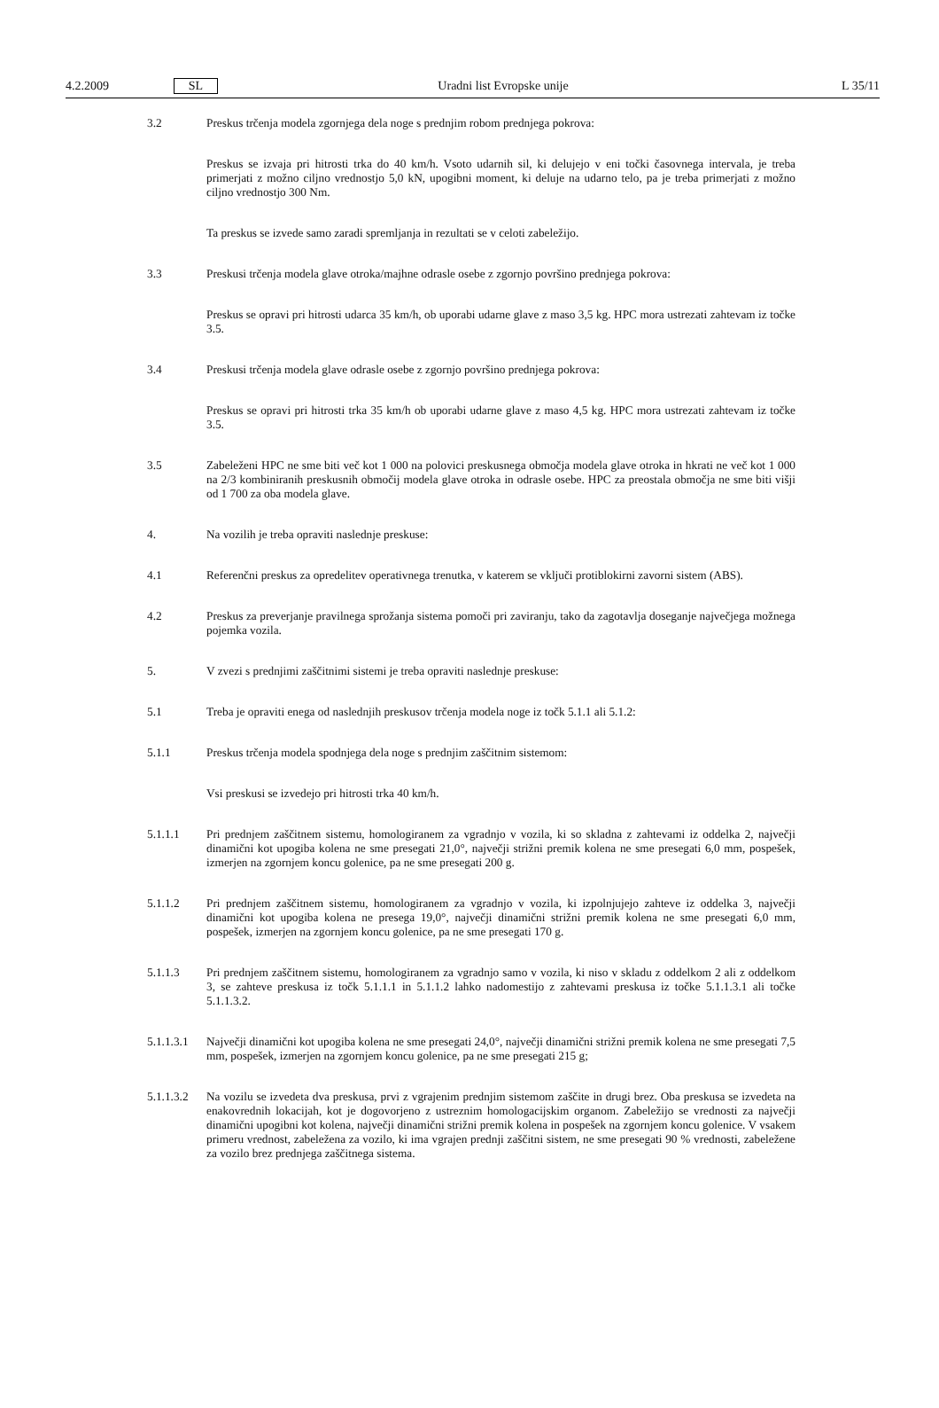4.2.2009 SL Uradni list Evropske unije L 35/11
3.2 Preskus trčenja modela zgornjega dela noge s prednjim robom prednjega pokrova:
Preskus se izvaja pri hitrosti trka do 40 km/h. Vsoto udarnih sil, ki delujejo v eni točki časovnega intervala, je treba primerjati z možno ciljno vrednostjo 5,0 kN, upogibni moment, ki deluje na udarno telo, pa je treba primerjati z možno ciljno vrednostjo 300 Nm.
Ta preskus se izvede samo zaradi spremljanja in rezultati se v celoti zabeležijo.
3.3 Preskusi trčenja modela glave otroka/majhne odrasle osebe z zgornjo površino prednjega pokrova:
Preskus se opravi pri hitrosti udarca 35 km/h, ob uporabi udarne glave z maso 3,5 kg. HPC mora ustrezati zahtevam iz točke 3.5.
3.4 Preskusi trčenja modela glave odrasle osebe z zgornjo površino prednjega pokrova:
Preskus se opravi pri hitrosti trka 35 km/h ob uporabi udarne glave z maso 4,5 kg. HPC mora ustrezati zahtevam iz točke 3.5.
3.5 Zabeleženi HPC ne sme biti več kot 1 000 na polovici preskusnega območja modela glave otroka in hkrati ne več kot 1 000 na 2/3 kombiniranih preskusnih območij modela glave otroka in odrasle osebe. HPC za preostala območja ne sme biti višji od 1 700 za oba modela glave.
4. Na vozilih je treba opraviti naslednje preskuse:
4.1 Referenčni preskus za opredelitev operativnega trenutka, v katerem se vključi protiblokirni zavorni sistem (ABS).
4.2 Preskus za preverjanje pravilnega sprožanja sistema pomoči pri zaviranju, tako da zagotavlja doseganje največjega možnega pojemka vozila.
5. V zvezi s prednjimi zaščitnimi sistemi je treba opraviti naslednje preskuse:
5.1 Treba je opraviti enega od naslednjih preskusov trčenja modela noge iz točk 5.1.1 ali 5.1.2:
5.1.1 Preskus trčenja modela spodnjega dela noge s prednjim zaščitnim sistemom:
Vsi preskusi se izvedejo pri hitrosti trka 40 km/h.
5.1.1.1 Pri prednjem zaščitnem sistemu, homologiranem za vgradnjo v vozila, ki so skladna z zahtevami iz oddelka 2, največji dinamični kot upogiba kolena ne sme presegati 21,0°, največji strižni premik kolena ne sme presegati 6,0 mm, pospešek, izmerjen na zgornjem koncu golenice, pa ne sme presegati 200 g.
5.1.1.2 Pri prednjem zaščitnem sistemu, homologiranem za vgradnjo v vozila, ki izpolnjujejo zahteve iz oddelka 3, največji dinamični kot upogiba kolena ne presega 19,0°, največji dinamični strižni premik kolena ne sme presegati 6,0 mm, pospešek, izmerjen na zgornjem koncu golenice, pa ne sme presegati 170 g.
5.1.1.3 Pri prednjem zaščitnem sistemu, homologiranem za vgradnjo samo v vozila, ki niso v skladu z oddelkom 2 ali z oddelkom 3, se zahteve preskusa iz točk 5.1.1.1 in 5.1.1.2 lahko nadomestijo z zahtevami preskusa iz točke 5.1.1.3.1 ali točke 5.1.1.3.2.
5.1.1.3.1
Največji dinamični kot upogiba kolena ne sme presegati 24,0°, največji dinamični strižni premik kolena ne sme presegati 7,5 mm, pospešek, izmerjen na zgornjem koncu golenice, pa ne sme presegati 215 g;
5.1.1.3.2
Na vozilu se izvedeta dva preskusa, prvi z vgrajenim prednjim sistemom zaščite in drugi brez. Oba preskusa se izvedeta na enakovrednih lokacijah, kot je dogovorjeno z ustreznim homologacijskim organom. Zabeležijo se vrednosti za največji dinamični upogibni kot kolena, največji dinamični strižni premik kolena in pospešek na zgornjem koncu golenice. V vsakem primeru vrednost, zabeležena za vozilo, ki ima vgrajen prednji zaščitni sistem, ne sme presegati 90 % vrednosti, zabeležene za vozilo brez prednjega zaščitnega sistema.